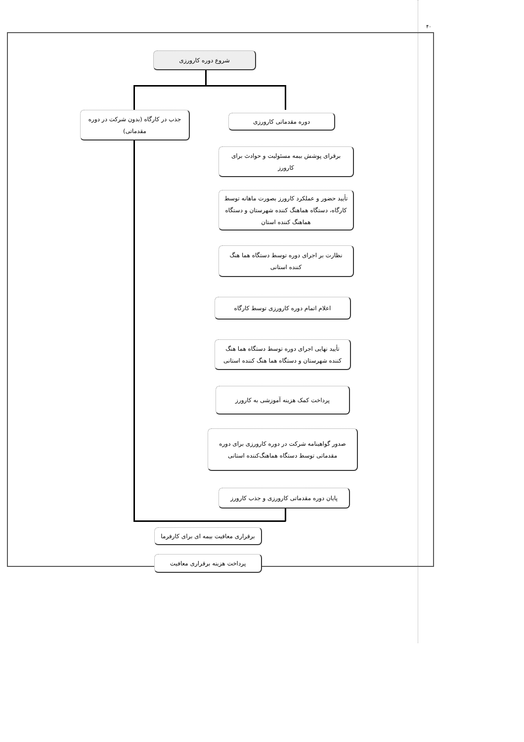۴۰
شروع دوره کارورزی
جذب در کارگاه (بدون شرکت در دوره مقدماتی)
دوره مقدماتی کارورزی
برقرای پوشش بیمه مسئولیت و حوادث برای کارورز
تأیید حضور و عملکرد کارورز بصورت ماهانه توسط کارگاه، دستگاه هماهنگ کننده شهرستان و دستگاه هماهنگ کننده استان
نظارت بر اجرای دوره توسط دستگاه هما هنگ کننده استانی
اعلام اتمام دوره کارورزی توسط کارگاه
تأیید نهایی اجرای دوره توسط دستگاه هما هنگ کننده شهرستان و دستگاه هما هنگ کننده استانی
پرداخت کمک هزینه آموزشی به کارورز
صدور گواهینامه شرکت در دوره کارورزی برای دوره مقدماتی توسط دستگاه هماهنگ‌کننده استانی
پایان دوره مقدماتی کارورزی و جذب کارورز
برقراری معافیت بیمه ای برای کارفرما
پرداخت هزینه برقراری معافیت